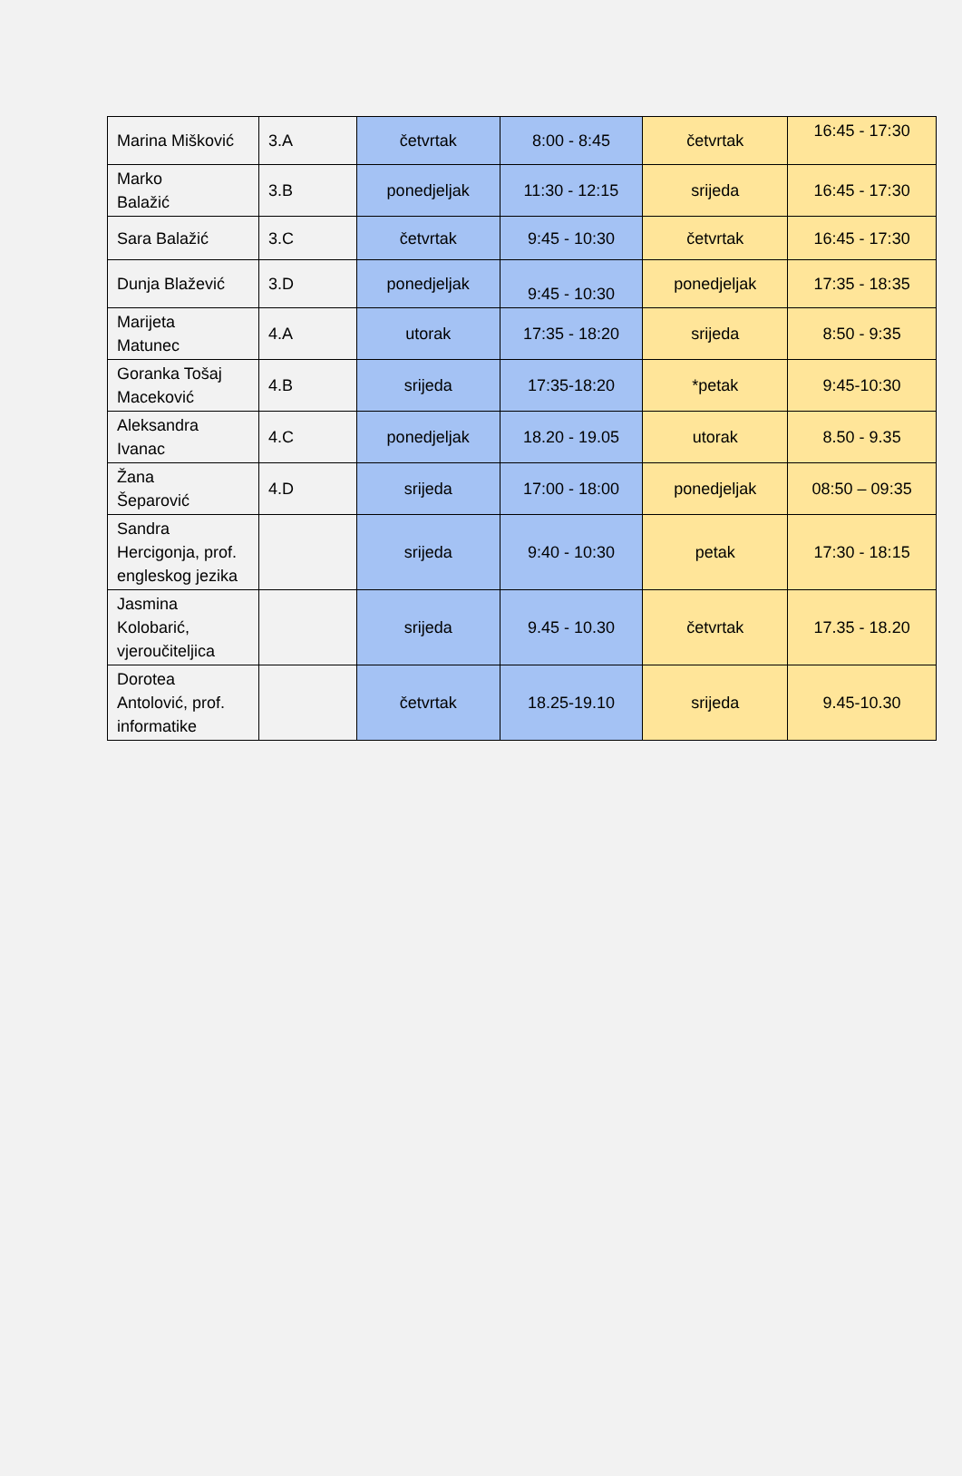| Marina Mišković | 3.A | četvrtak | 8:00 - 8:45 | četvrtak | 16:45 - 17:30 |
| Marko Balažić | 3.B | ponedjeljak | 11:30 - 12:15 | srijeda | 16:45 - 17:30 |
| Sara Balažić | 3.C | četvrtak | 9:45 - 10:30 | četvrtak | 16:45 - 17:30 |
| Dunja Blažević | 3.D | ponedjeljak | 9:45 - 10:30 | ponedjeljak | 17:35 - 18:35 |
| Marijeta Matunec | 4.A | utorak | 17:35 - 18:20 | srijeda | 8:50 - 9:35 |
| Goranka Tošaj Maceković | 4.B | srijeda | 17:35-18:20 | *petak | 9:45-10:30 |
| Aleksandra Ivanac | 4.C | ponedjeljak | 18.20 - 19.05 | utorak | 8.50 - 9.35 |
| Žana Šeparović | 4.D | srijeda | 17:00 - 18:00 | ponedjeljak | 08:50 – 09:35 |
| Sandra Hercigonja, prof. engleskog jezika | | srijeda | 9:40 - 10:30 | petak | 17:30 - 18:15 |
| Jasmina Kolobarić, vjeroučiteljica | | srijeda | 9.45 - 10.30 | četvrtak | 17.35 - 18.20 |
| Dorotea Antolović, prof. informatike | | četvrtak | 18.25-19.10 | srijeda | 9.45-10.30 |